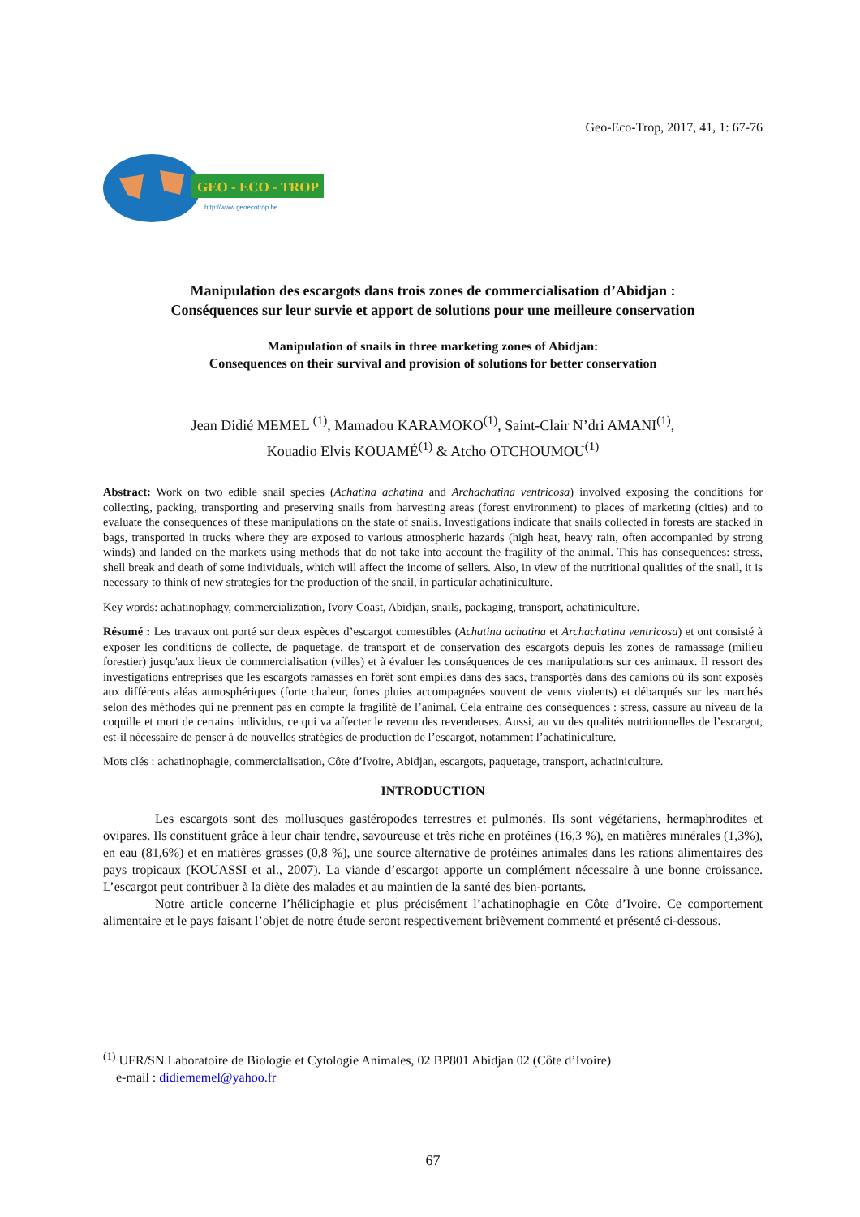Geo-Eco-Trop, 2017, 41, 1: 67-76
GEO - ECO - TROP
http://www.geoecotrop.be
Manipulation des escargots dans trois zones de commercialisation d’Abidjan :
Conséquences sur leur survie et apport de solutions pour une meilleure conservation
Manipulation of snails in three marketing zones of Abidjan:
Consequences on their survival and provision of solutions for better conservation
Jean Didié MEMEL <sup>(1)</sup>, Mamadou KARAMOKO<sup>(1)</sup>, Saint-Clair N’dri AMANI<sup>(1)</sup>,
Kouadio Elvis KOUAMÉ<sup>(1)</sup> & Atcho OTCHOUMOU<sup>(1)</sup>
Abstract: Work on two edible snail species (Achatina achatina and Archachatina ventricosa) involved exposing the conditions for collecting, packing, transporting and preserving snails from harvesting areas (forest environment) to places of marketing (cities) and to evaluate the consequences of these manipulations on the state of snails. Investigations indicate that snails collected in forests are stacked in bags, transported in trucks where they are exposed to various atmospheric hazards (high heat, heavy rain, often accompanied by strong winds) and landed on the markets using methods that do not take into account the fragility of the animal. This has consequences: stress, shell break and death of some individuals, which will affect the income of sellers. Also, in view of the nutritional qualities of the snail, it is necessary to think of new strategies for the production of the snail, in particular achatiniculture.
Key words: achatinophagy, commercialization, Ivory Coast, Abidjan, snails, packaging, transport, achatiniculture.
Résumé : Les travaux ont porté sur deux espèces d’escargot comestibles (Achatina achatina et Archachatina ventricosa) et ont consisté à exposer les conditions de collecte, de paquetage, de transport et de conservation des escargots depuis les zones de ramassage (milieu forestier) jusqu'aux lieux de commercialisation (villes) et à évaluer les conséquences de ces manipulations sur ces animaux. Il ressort des investigations entreprises que les escargots ramassés en forêt sont empilés dans des sacs, transportés dans des camions où ils sont exposés aux différents aléas atmosphériques (forte chaleur, fortes pluies accompagnées souvent de vents violents) et débarqués sur les marchés selon des méthodes qui ne prennent pas en compte la fragilité de l’animal. Cela entraine des conséquences : stress, cassure au niveau de la coquille et mort de certains individus, ce qui va affecter le revenu des revendeuses. Aussi, au vu des qualités nutritionnelles de l’escargot, est-il nécessaire de penser à de nouvelles stratégies de production de l’escargot, notamment l’achatiniculture.
Mots clés : achatinophagie, commercialisation, Côte d’Ivoire, Abidjan, escargots, paquetage, transport, achatiniculture.
INTRODUCTION
Les escargots sont des mollusques gastéropodes terrestres et pulmonés. Ils sont végétariens, hermaphrodites et ovipares. Ils constituent grâce à leur chair tendre, savoureuse et très riche en protéines (16,3 %), en matières minérales (1,3%), en eau (81,6%) et en matières grasses (0,8 %), une source alternative de protéines animales dans les rations alimentaires des pays tropicaux (KOUASSI et al., 2007). La viande d’escargot apporte un complément nécessaire à une bonne croissance. L’escargot peut contribuer à la diète des malades et au maintien de la santé des bien-portants.
Notre article concerne l’héliciphagie et plus précisément l’achatinophagie en Côte d’Ivoire. Ce comportement alimentaire et le pays faisant l’objet de notre étude seront respectivement brièvement commenté et présenté ci-dessous.
<sup>(1)</sup> UFR/SN Laboratoire de Biologie et Cytologie Animales, 02 BP801 Abidjan 02 (Côte d’Ivoire)
e-mail : didiememel@yahoo.fr
67